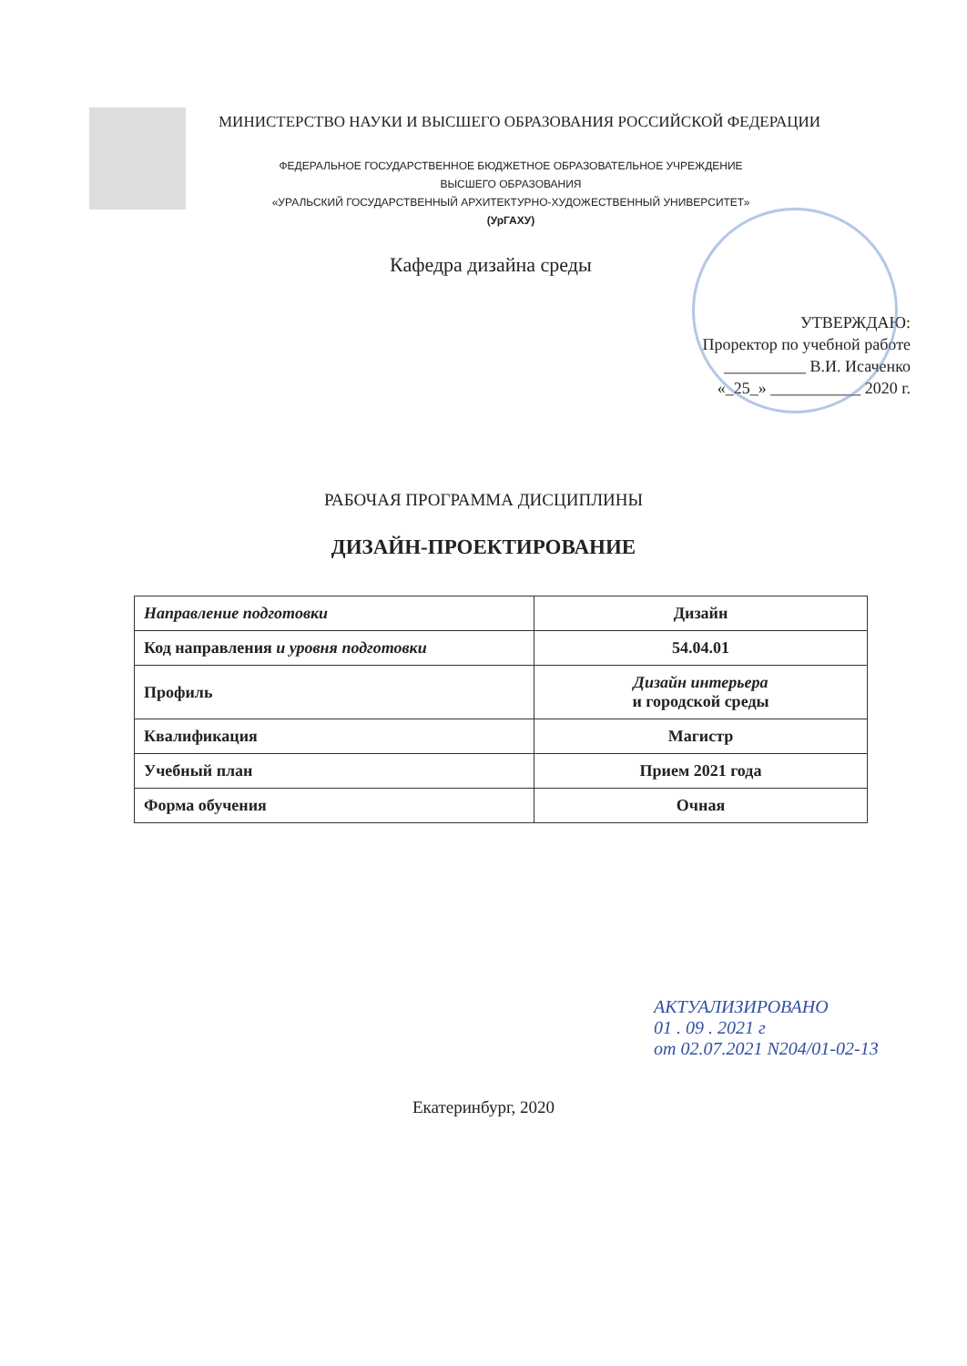МИНИСТЕРСТВО НАУКИ И ВЫСШЕГО ОБРАЗОВАНИЯ РОССИЙСКОЙ ФЕДЕРАЦИИ
ФЕДЕРАЛЬНОЕ ГОСУДАРСТВЕННОЕ БЮДЖЕТНОЕ ОБРАЗОВАТЕЛЬНОЕ УЧРЕЖДЕНИЕ
ВЫСШЕГО ОБРАЗОВАНИЯ
«УРАЛЬСКИЙ ГОСУДАРСТВЕННЫЙ АРХИТЕКТУРНО-ХУДОЖЕСТВЕННЫЙ УНИВЕРСИТЕТ»
(УрГАХУ)
Кафедра дизайна среды
УТВЕРЖДАЮ:
Проректор по учебной работе
__________ В.И. Исаченко
«_25_» ___________ 2020 г.
РАБОЧАЯ ПРОГРАММА ДИСЦИПЛИНЫ
ДИЗАЙН-ПРОЕКТИРОВАНИЕ
| Направление подготовки | Дизайн |
| Код направления и уровня подготовки | 54.04.01 |
| Профиль | Дизайн интерьера и городской среды |
| Квалификация | Магистр |
| Учебный план | Прием 2021 года |
| Форма обучения | Очная |
АКТУАЛИЗИРОВАНО
01 . 09 . 2021 г
от 02.07.2021 N204/01-02-13
Екатеринбург, 2020